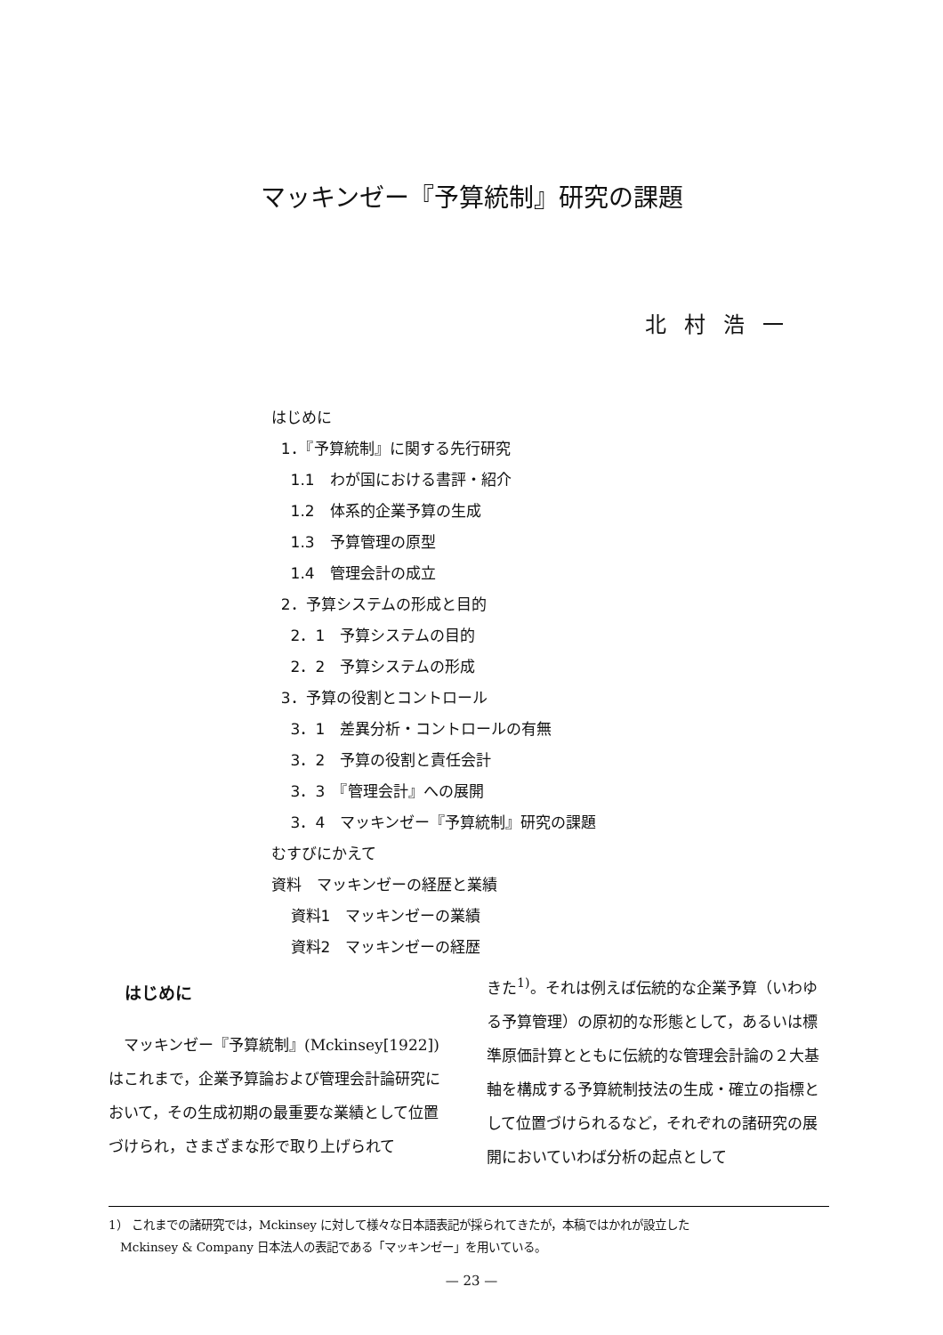マッキンゼー『予算統制』研究の課題
北村浩一
はじめに
1．『予算統制』に関する先行研究
1.1　わが国における書評・紹介
1.2　体系的企業予算の生成
1.3　予算管理の原型
1.4　管理会計の成立
2．予算システムの形成と目的
2．1　予算システムの目的
2．2　予算システムの形成
3．予算の役割とコントロール
3．1　差異分析・コントロールの有無
3．2　予算の役割と責任会計
3．3　『管理会計』への展開
3．4　マッキンゼー『予算統制』研究の課題
むすびにかえて
資料　マッキンゼーの経歴と業績
資料1　マッキンゼーの業績
資料2　マッキンゼーの経歴
はじめに
　マッキンゼー『予算統制』(Mckinsey[1922]) はこれまで，企業予算論および管理会計論研究において，その生成初期の最重要な業績として位置づけられ，さまざまな形で取り上げられて
きた<sup>1)</sup>。それは例えば伝統的な企業予算（いわゆる予算管理）の原初的な形態として，あるいは標準原価計算とともに伝統的な管理会計論の２大基軸を構成する予算統制技法の生成・確立の指標として位置づけられるなど，それぞれの諸研究の展開においていわば分析の起点として
1） これまでの諸研究では，Mckinsey に対して様々な日本語表記が採られてきたが，本稿ではかれが設立した
　Mckinsey & Company 日本法人の表記である「マッキンゼー」を用いている。
— 23 —